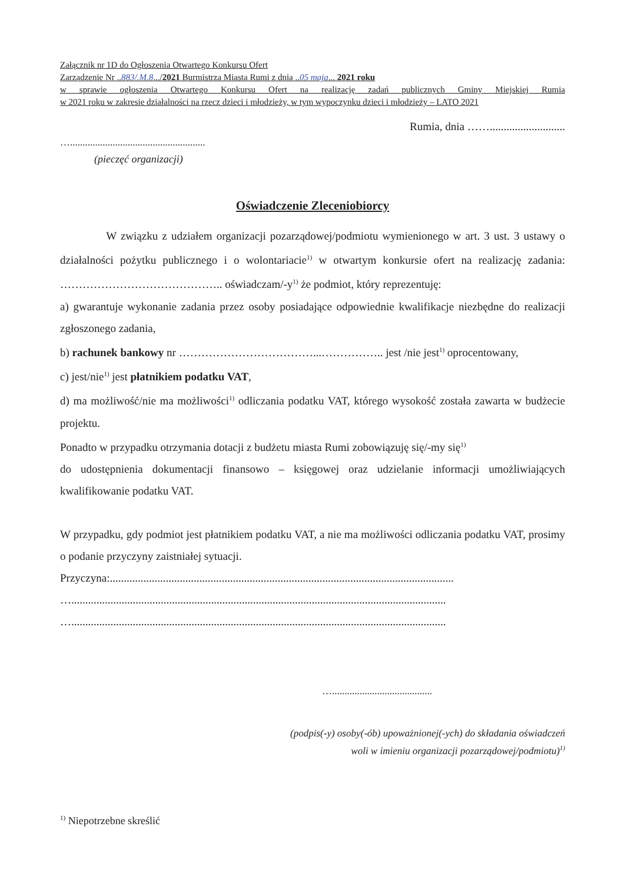Załącznik nr 1D do Ogłoszenia Otwartego Konkursu Ofert
Zarządzenie Nr ..883/.M.8.../2021 Burmistrza Miasta Rumi z dnia ..05 maja... 2021 roku
w sprawie ogłoszenia Otwartego Konkursu Ofert na realizację zadań publicznych Gminy Miejskiej Rumia
w 2021 roku w zakresie działalności na rzecz dzieci i młodzieży, w tym wypoczynku dzieci i młodzieży – LATO 2021
Rumia, dnia ……...........................
…......................................................
(pieczęć organizacji)
Oświadczenie Zleceniobiorcy
W związku z udziałem organizacji pozarządowej/podmiotu wymienionego w art. 3 ust. 3 ustawy o działalności pożytku publicznego i o wolontariacie<sup>1)</sup> w otwartym konkursie ofert na realizację zadania: …………………………………….. oświadczam/-y<sup>1)</sup> że podmiot, który reprezentuję:
a) gwarantuje wykonanie zadania przez osoby posiadające odpowiednie kwalifikacje niezbędne do realizacji zgłoszonego zadania,
b) rachunek bankowy nr ………………………………...…………….. jest /nie jest<sup>1)</sup> oprocentowany,
c) jest/nie<sup>1)</sup> jest płatnikiem podatku VAT,
d) ma możliwość/nie ma możliwości<sup>1)</sup> odliczania podatku VAT, którego wysokość została zawarta w budżecie projektu.
Ponadto w przypadku otrzymania dotacji z budżetu miasta Rumi zobowiązuję się/-my się<sup>1)</sup>
do udostępnienia dokumentacji finansowo – księgowej oraz udzielanie informacji umożliwiających kwalifikowanie podatku VAT.
W przypadku, gdy podmiot jest płatnikiem podatku VAT, a nie ma możliwości odliczania podatku VAT, prosimy o podanie przyczyny zaistniałej sytuacji.
Przyczyna:...........................................................................................................................
…......................................................................................................................................
…......................................................................................................................................
…........................................
(podpis(-y) osoby(-ób) upoważnionej(-ych) do składania oświadczeń
woli w imieniu organizacji pozarządowej/podmiotu)<sup>1)</sup>
<sup>1)</sup> Niepotrzebne skreślić